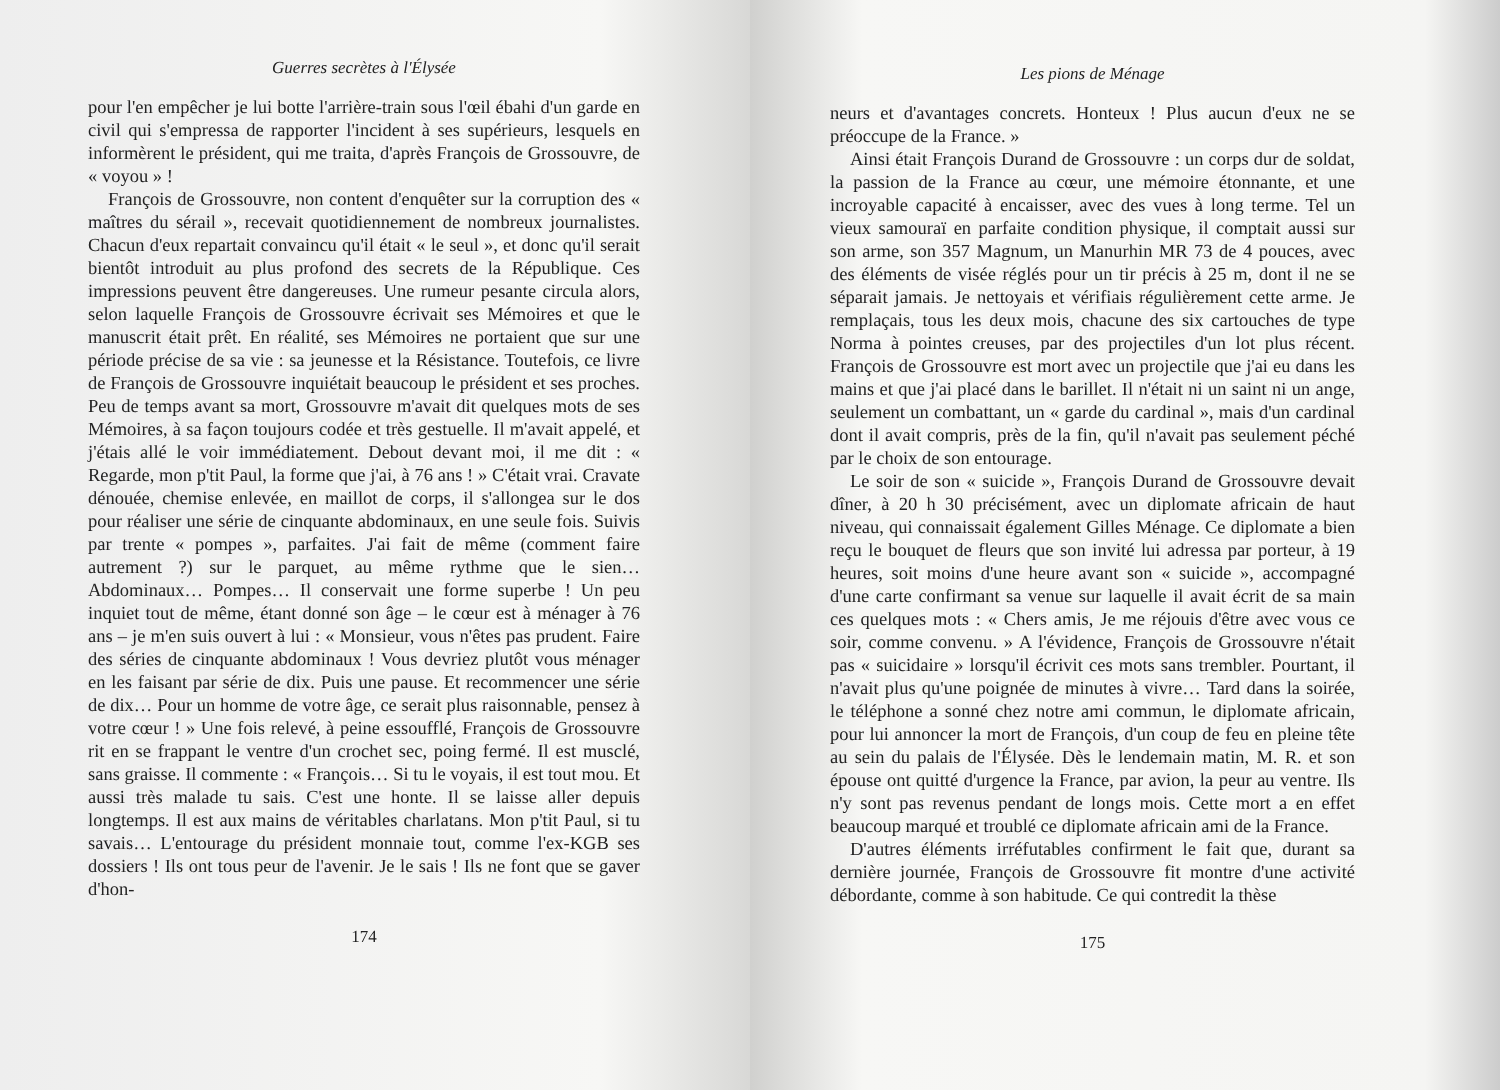Guerres secrètes à l'Élysée
pour l'en empêcher je lui botte l'arrière-train sous l'œil ébahi d'un garde en civil qui s'empressa de rapporter l'incident à ses supérieurs, lesquels en informèrent le président, qui me traita, d'après François de Grossouvre, de « voyou » !
François de Grossouvre, non content d'enquêter sur la corruption des « maîtres du sérail », recevait quotidiennement de nombreux journalistes. Chacun d'eux repartait convaincu qu'il était « le seul », et donc qu'il serait bientôt introduit au plus profond des secrets de la République. Ces impressions peuvent être dangereuses. Une rumeur pesante circula alors, selon laquelle François de Grossouvre écrivait ses Mémoires et que le manuscrit était prêt. En réalité, ses Mémoires ne portaient que sur une période précise de sa vie : sa jeunesse et la Résistance. Toutefois, ce livre de François de Grossouvre inquiétait beaucoup le président et ses proches. Peu de temps avant sa mort, Grossouvre m'avait dit quelques mots de ses Mémoires, à sa façon toujours codée et très gestuelle. Il m'avait appelé, et j'étais allé le voir immédiatement. Debout devant moi, il me dit : « Regarde, mon p'tit Paul, la forme que j'ai, à 76 ans ! » C'était vrai. Cravate dénouée, chemise enlevée, en maillot de corps, il s'allongea sur le dos pour réaliser une série de cinquante abdominaux, en une seule fois. Suivis par trente « pompes », parfaites. J'ai fait de même (comment faire autrement ?) sur le parquet, au même rythme que le sien… Abdominaux… Pompes… Il conservait une forme superbe ! Un peu inquiet tout de même, étant donné son âge – le cœur est à ménager à 76 ans – je m'en suis ouvert à lui : « Monsieur, vous n'êtes pas prudent. Faire des séries de cinquante abdominaux ! Vous devriez plutôt vous ménager en les faisant par série de dix. Puis une pause. Et recommencer une série de dix… Pour un homme de votre âge, ce serait plus raisonnable, pensez à votre cœur ! » Une fois relevé, à peine essoufflé, François de Grossouvre rit en se frappant le ventre d'un crochet sec, poing fermé. Il est musclé, sans graisse. Il commente : « François… Si tu le voyais, il est tout mou. Et aussi très malade tu sais. C'est une honte. Il se laisse aller depuis longtemps. Il est aux mains de véritables charlatans. Mon p'tit Paul, si tu savais… L'entourage du président monnaie tout, comme l'ex-KGB ses dossiers ! Ils ont tous peur de l'avenir. Je le sais ! Ils ne font que se gaver d'hon-
174
Les pions de Ménage
neurs et d'avantages concrets. Honteux ! Plus aucun d'eux ne se préoccupe de la France. »
Ainsi était François Durand de Grossouvre : un corps dur de soldat, la passion de la France au cœur, une mémoire étonnante, et une incroyable capacité à encaisser, avec des vues à long terme. Tel un vieux samouraï en parfaite condition physique, il comptait aussi sur son arme, son 357 Magnum, un Manurhin MR 73 de 4 pouces, avec des éléments de visée réglés pour un tir précis à 25 m, dont il ne se séparait jamais. Je nettoyais et vérifiais régulièrement cette arme. Je remplaçais, tous les deux mois, chacune des six cartouches de type Norma à pointes creuses, par des projectiles d'un lot plus récent. François de Grossouvre est mort avec un projectile que j'ai eu dans les mains et que j'ai placé dans le barillet. Il n'était ni un saint ni un ange, seulement un combattant, un « garde du cardinal », mais d'un cardinal dont il avait compris, près de la fin, qu'il n'avait pas seulement péché par le choix de son entourage.
Le soir de son « suicide », François Durand de Grossouvre devait dîner, à 20 h 30 précisément, avec un diplomate africain de haut niveau, qui connaissait également Gilles Ménage. Ce diplomate a bien reçu le bouquet de fleurs que son invité lui adressa par porteur, à 19 heures, soit moins d'une heure avant son « suicide », accompagné d'une carte confirmant sa venue sur laquelle il avait écrit de sa main ces quelques mots : « Chers amis, Je me réjouis d'être avec vous ce soir, comme convenu. » A l'évidence, François de Grossouvre n'était pas « suicidaire » lorsqu'il écrivit ces mots sans trembler. Pourtant, il n'avait plus qu'une poignée de minutes à vivre… Tard dans la soirée, le téléphone a sonné chez notre ami commun, le diplomate africain, pour lui annoncer la mort de François, d'un coup de feu en pleine tête au sein du palais de l'Élysée. Dès le lendemain matin, M. R. et son épouse ont quitté d'urgence la France, par avion, la peur au ventre. Ils n'y sont pas revenus pendant de longs mois. Cette mort a en effet beaucoup marqué et troublé ce diplomate africain ami de la France.
D'autres éléments irréfutables confirment le fait que, durant sa dernière journée, François de Grossouvre fit montre d'une activité débordante, comme à son habitude. Ce qui contredit la thèse
175